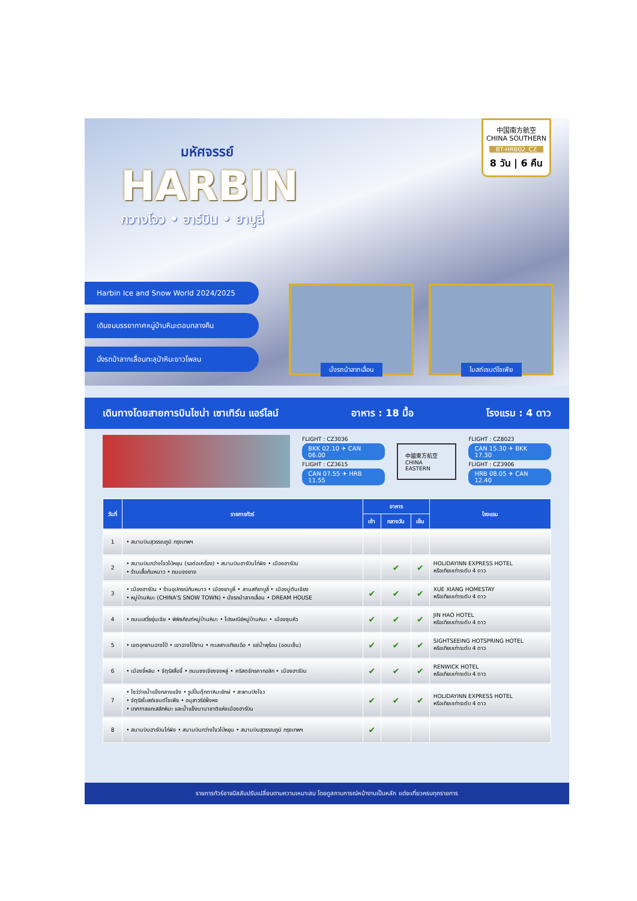มหัศจรรย์
HARBIN
กวางโจว • ฮาร์บิน • ยาบูลี่
中国南方航空
CHINA SOUTHERN
BT-HRB02_CZ
8 วัน | 6 คืน
Harbin Ice and Snow World 2024/2025
เดินชมบรรยากาศหมู่บ้านหิมะตอนกลางคืน
นั่งรถม้าลากเลื่อนทะลุป่าหิมะขาวโพลน
นั่งรถม้าลากเลื่อน โบสถ์เซนต์โซเฟีย
เดินทางโดยสายการบินไชน่า เซาเทิร์น แอร์ไลน์ อาหาร : 18 มื้อ โรงแรม : 4 ดาว
FLIGHT : CZ3036
BKK 02.10 ✈ CAN 06.00
FLIGHT : CZ3615
CAN 07.55 ✈ HRB 11.55
中國東方航空
CHINA EASTERN
FLIGHT : CZ8023
CAN 15.30 ✈ BKK 17.30
FLIGHT : CZ3906
HRB 08.05 ✈ CAN 12.40
| วันที่ | รายการทัวร์ | อาหาร | | | โรงแรม |
| --- | --- | --- | --- | --- | --- |
| | | เช้า | กลางวัน | เย็น | |
| 1 | • สนามบินสุวรรณภูมิ กรุงเทพฯ | | | | |
| 2 | • สนามบินกว่างโจวไป่หยุน (รอต่อเครื่อง) • สนามบินฮาร์บินไท่ผิง • เมืองฮาร์บิน • ร้านเสื้อกันหนาว • ถนนจงยาง | | ✔ | ✔ | HOLIDAYINN EXPRESS HOTEL หรือเทียบเท่าระดับ 4 ดาว |
| 3 | • เมืองฮาร์บิน • ร้านอุปกรณ์กันหนาว • เมืองยาบูลี่ • ลานสกียาบูลี่ • เมืองมู่ตันเจียง • หมู่บ้านหิมะ (CHINA'S SNOW TOWN) • นั่งรถม้าลากเลื่อน • DREAM HOUSE | ✔ | ✔ | ✔ | XUE XIANG HOMESTAY หรือเทียบเท่าระดับ 4 ดาว |
| 4 | • ถนนเสวี่ยยุ่นเจีย • พิพิธภัณฑ์หมู่บ้านหิมะ • ไปรษณีย์หมู่บ้านหิมะ • เมืองซุนหัว | ✔ | ✔ | ✔ | JIN HAO HOTEL หรือเทียบเท่าระดับ 4 ดาว |
| 5 | • เขตอุทยานฉางไป๋ • เขาฉางไป๋ซาน • ทะเลสาบเทียนฉือ • แช่น้ำพุร้อน (ออนเซ็น) | ✔ | ✔ | ✔ | SIGHTSEEING HOTSPRING HOTEL หรือเทียบเท่าระดับ 4 ดาว |
| 6 | • เมืองจี๋หลิน • จัตุรัสสื่อจี้ • ถนนซงเจียงจงหลู่ • คริสตจักรคาทอลิก • เมืองฮาร์บิน | ✔ | ✔ | ✔ | RENWICK HOTEL หรือเทียบเท่าระดับ 4 ดาว |
| 7 | • ไซว่ว่ายน้ำแข็งกลางแจ้ง • รูปปั้นตุ๊กตาหิมะยักษ์ • สะพานปิงโจว • จัตุรัสโบสถ์เซนต์โซเฟีย • อนุสาวรีย์ฝั่งหง • เทศกาลแกะสลักหิมะ และน้ำแข็งนานาชาติแห่งเมืองฮาร์บิน | ✔ | ✔ | ✔ | HOLIDAYINN EXPRESS HOTEL หรือเทียบเท่าระดับ 4 ดาว |
| 8 | • สนามบินฮาร์บินไท่ผิง • สนามบินกว่างโจวไป่หยุน • สนามบินสุวรรณภูมิ กรุงเทพฯ | ✔ | | | |
รายการทัวร์อาจมีสลับปรับเปลี่ยนตามความเหมาะสม โดยดูสถานการณ์หน้างานเป็นหลัก แต่จะเที่ยวครบทุกรายการ